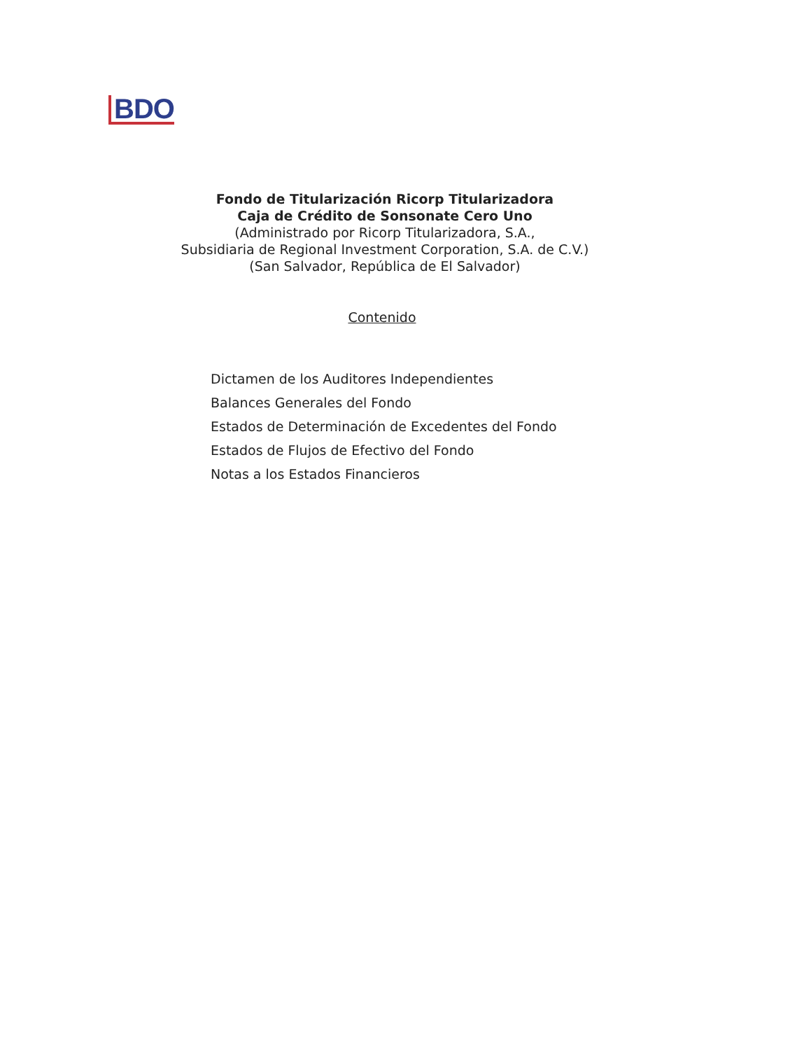BDO
Fondo de Titularización Ricorp Titularizadora
Caja de Crédito de Sonsonate Cero Uno
(Administrado por Ricorp Titularizadora, S.A.,
Subsidiaria de Regional Investment Corporation, S.A. de C.V.)
(San Salvador, República de El Salvador)
Contenido
Dictamen de los Auditores Independientes
Balances Generales del Fondo
Estados de Determinación de Excedentes del Fondo
Estados de Flujos de Efectivo del Fondo
Notas a los Estados Financieros